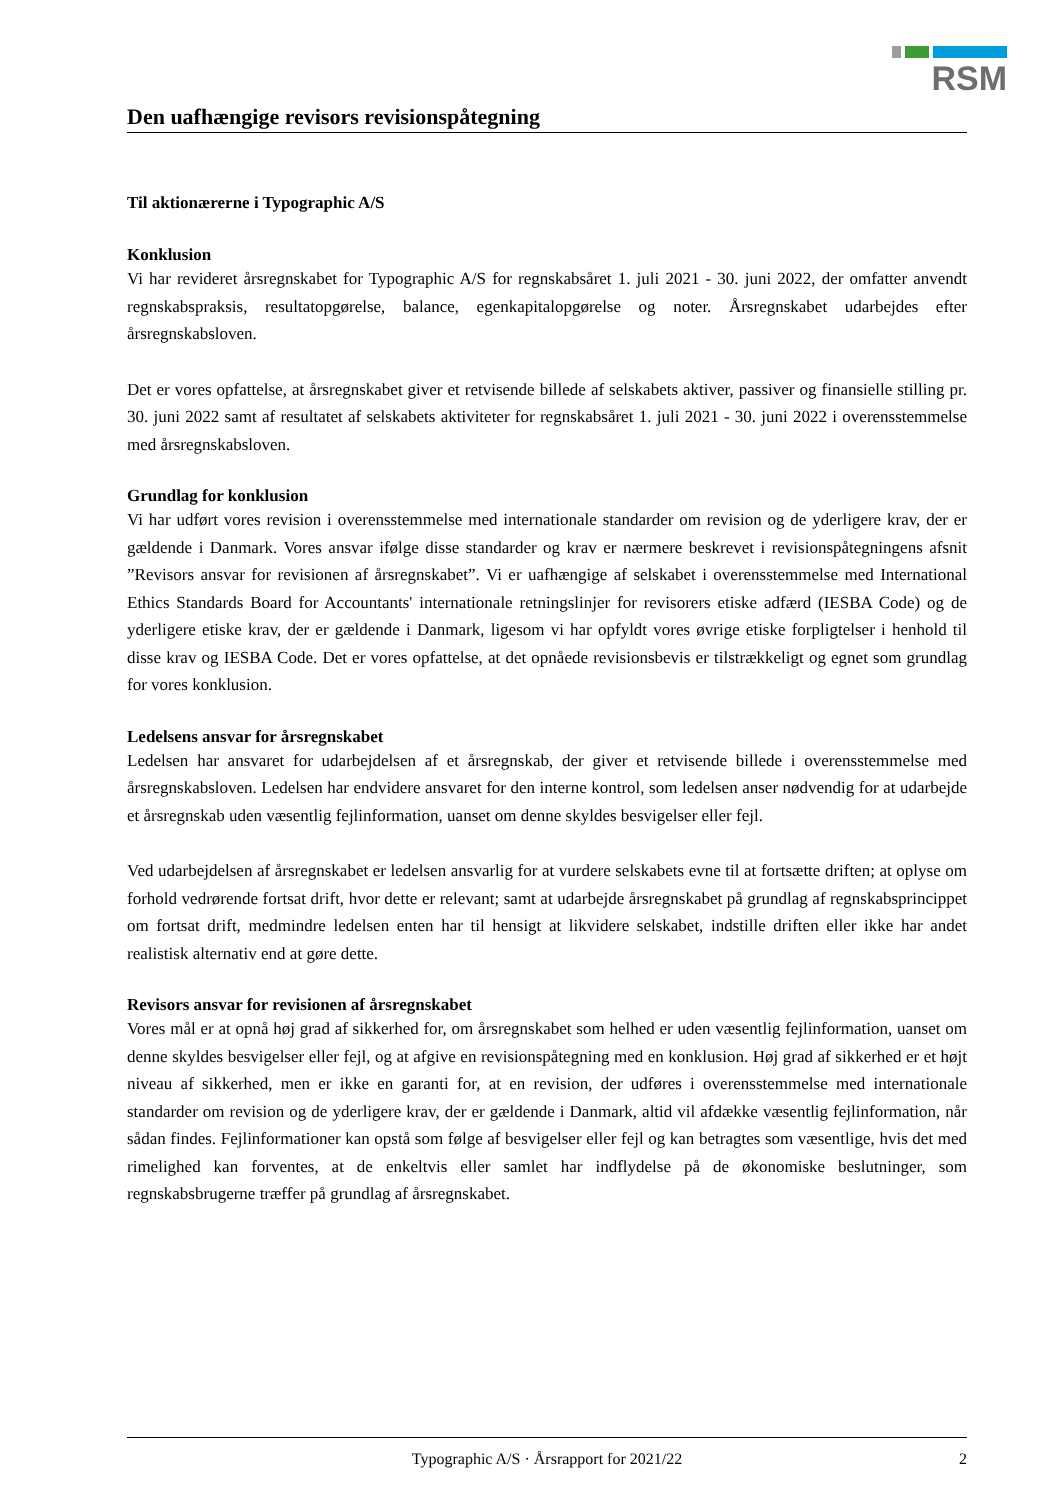RSM
Den uafhængige revisors revisionspåtegning
Til aktionærerne i Typographic A/S
Konklusion
Vi har revideret årsregnskabet for Typographic A/S for regnskabsåret 1. juli 2021 - 30. juni 2022, der omfatter anvendt regnskabspraksis, resultatopgørelse, balance, egenkapitalopgørelse og noter. Årsregnskabet udarbejdes efter årsregnskabsloven.
Det er vores opfattelse, at årsregnskabet giver et retvisende billede af selskabets aktiver, passiver og finansielle stilling pr. 30. juni 2022 samt af resultatet af selskabets aktiviteter for regnskabsåret 1. juli 2021 - 30. juni 2022 i overensstemmelse med årsregnskabsloven.
Grundlag for konklusion
Vi har udført vores revision i overensstemmelse med internationale standarder om revision og de yderligere krav, der er gældende i Danmark. Vores ansvar ifølge disse standarder og krav er nærmere beskrevet i revisionspåtegningens afsnit ”Revisors ansvar for revisionen af årsregnskabet”. Vi er uafhængige af selskabet i overensstemmelse med International Ethics Standards Board for Accountants' internationale retningslinjer for revisorers etiske adfærd (IESBA Code) og de yderligere etiske krav, der er gældende i Danmark, ligesom vi har opfyldt vores øvrige etiske forpligtelser i henhold til disse krav og IESBA Code. Det er vores opfattelse, at det opnåede revisionsbevis er tilstrækkeligt og egnet som grundlag for vores konklusion.
Ledelsens ansvar for årsregnskabet
Ledelsen har ansvaret for udarbejdelsen af et årsregnskab, der giver et retvisende billede i overensstemmelse med årsregnskabsloven. Ledelsen har endvidere ansvaret for den interne kontrol, som ledelsen anser nødvendig for at udarbejde et årsregnskab uden væsentlig fejlinformation, uanset om denne skyldes besvigelser eller fejl.
Ved udarbejdelsen af årsregnskabet er ledelsen ansvarlig for at vurdere selskabets evne til at fortsætte driften; at oplyse om forhold vedrørende fortsat drift, hvor dette er relevant; samt at udarbejde årsregnskabet på grundlag af regnskabsprincippet om fortsat drift, medmindre ledelsen enten har til hensigt at likvidere selskabet, indstille driften eller ikke har andet realistisk alternativ end at gøre dette.
Revisors ansvar for revisionen af årsregnskabet
Vores mål er at opnå høj grad af sikkerhed for, om årsregnskabet som helhed er uden væsentlig fejlinformation, uanset om denne skyldes besvigelser eller fejl, og at afgive en revisionspåtegning med en konklusion. Høj grad af sikkerhed er et højt niveau af sikkerhed, men er ikke en garanti for, at en revision, der udføres i overensstemmelse med internationale standarder om revision og de yderligere krav, der er gældende i Danmark, altid vil afdække væsentlig fejlinformation, når sådan findes. Fejlinformationer kan opstå som følge af besvigelser eller fejl og kan betragtes som væsentlige, hvis det med rimelighed kan forventes, at de enkeltvis eller samlet har indflydelse på de økonomiske beslutninger, som regnskabsbrugerne træffer på grundlag af årsregnskabet.
Typographic A/S · Årsrapport for 2021/22 2